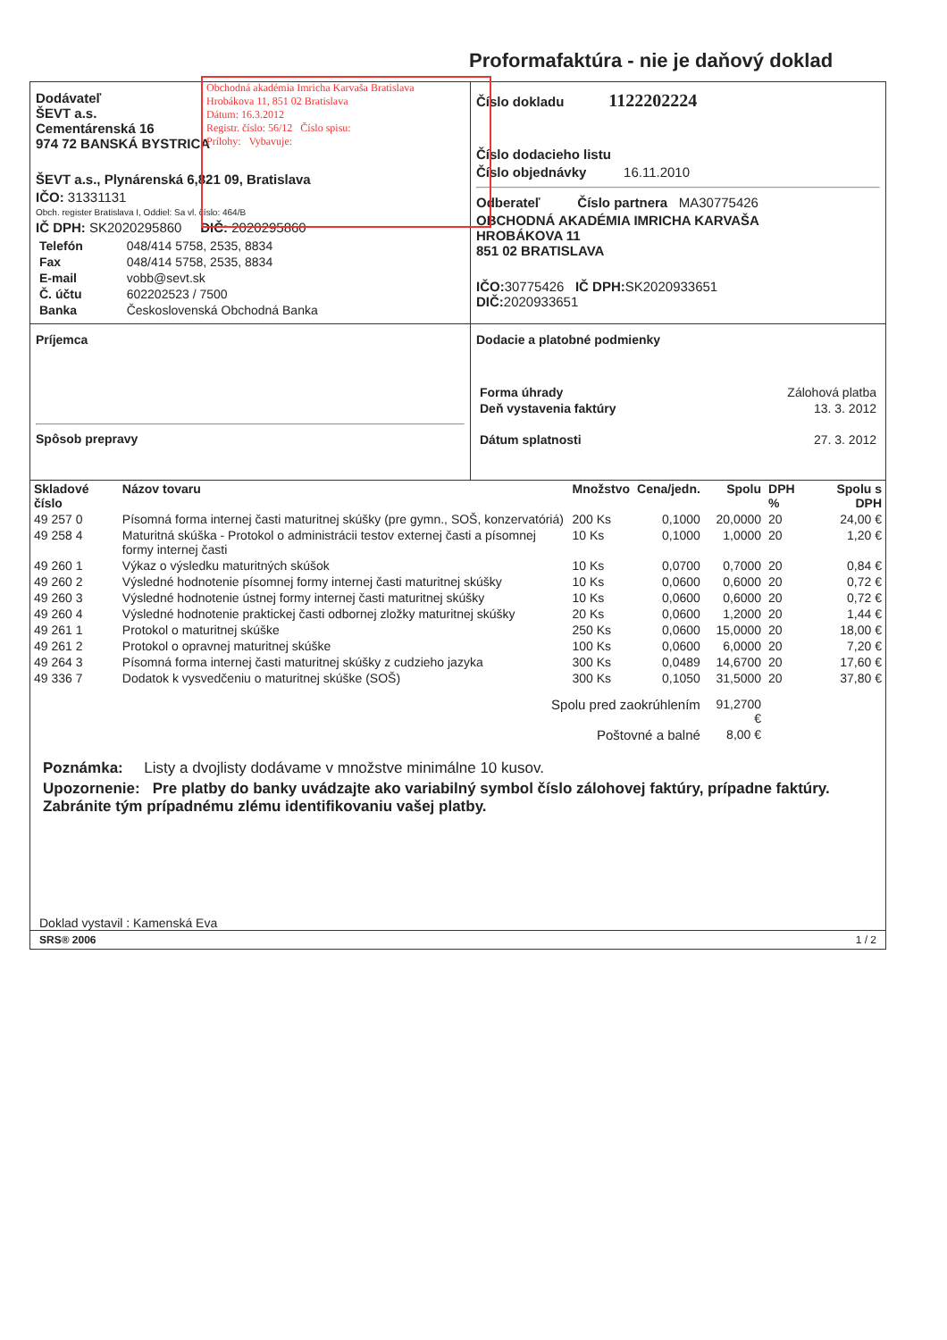Proformafaktúra - nie je daňový doklad
Obchodná akadémia Imricha Karvaša Bratislava
Hrobákova 11, 851 02 Bratislava
Dátum: 16.3.2012
Registr. číslo: 56/12 Číslo spisu:
Prílohy: Vybavuje:
Dodávateľ
ŠEVT a.s.
Cementárenská 16
974 72 BANSKÁ BYSTRICA
ŠEVT a.s., Plynárenská 6,821 09, Bratislava
IČO: 31331131
Obch. register Bratislava I, Oddiel: Sa vl. číslo: 464/B
IČ DPH: SK2020295860 DIČ: 2020295860
| Telefón | 048/414 5758, 2535, 8834 |
| Fax | 048/414 5758, 2535, 8834 |
| E-mail | vobb@sevt.sk |
| Č. účtu | 602202523 / 7500 |
| Banka | Československá Obchodná Banka |
Číslo dokladu 1122202224
Číslo dodacieho listu
Číslo objednávky 16.11.2010
Odberateľ Číslo partnera MA30775426
OBCHODNÁ AKADÉMIA IMRICHA KARVAŠA
HROBÁKOVA 11
851 02 BRATISLAVA
IČO: 30775426 IČ DPH: SK2020933651
DIČ: 2020933651
Príjemca
Spôsob prepravy
Dodacie a platobné podmienky
| Forma úhrady | Zálohová platba |
| Deň vystavenia faktúry | 13. 3. 2012 |
| Dátum splatnosti | 27. 3. 2012 |
| Skladové číslo | Názov tovaru | Množstvo | Cena/jedn. | Spolu | DPH % | Spolu s DPH |
| --- | --- | --- | --- | --- | --- | --- |
| 49 257 0 | Písomná forma internej časti maturitnej skúšky (pre gymn., SOŠ, konzervatóriá) | 200 Ks | 0,1000 | 20,0000 | 20 | 24,00 € |
| 49 258 4 | Maturitná skúška - Protokol o administrácii testov externej časti a písomnej formy internej časti | 10 Ks | 0,1000 | 1,0000 | 20 | 1,20 € |
| 49 260 1 | Výkaz o výsledku maturitných skúšok | 10 Ks | 0,0700 | 0,7000 | 20 | 0,84 € |
| 49 260 2 | Výsledné hodnotenie písomnej formy internej časti maturitnej skúšky | 10 Ks | 0,0600 | 0,6000 | 20 | 0,72 € |
| 49 260 3 | Výsledné hodnotenie ústnej formy internej časti maturitnej skúšky | 10 Ks | 0,0600 | 0,6000 | 20 | 0,72 € |
| 49 260 4 | Výsledné hodnotenie praktickej časti odbornej zložky maturitnej skúšky | 20 Ks | 0,0600 | 1,2000 | 20 | 1,44 € |
| 49 261 1 | Protokol o maturitnej skúške | 250 Ks | 0,0600 | 15,0000 | 20 | 18,00 € |
| 49 261 2 | Protokol o opravnej maturitnej skúške | 100 Ks | 0,0600 | 6,0000 | 20 | 7,20 € |
| 49 264 3 | Písomná forma internej časti maturitnej skúšky z cudzieho jazyka | 300 Ks | 0,0489 | 14,6700 | 20 | 17,60 € |
| 49 336 7 | Dodatok k vysvedčeniu o maturitnej skúške (SOŠ) | 300 Ks | 0,1050 | 31,5000 | 20 | 37,80 € |
| Spolu pred zaokrúhlením | | | | 91,2700 € | | |
| Poštovné a balné | | | | 8,00 € | | |
Poznámka: Listy a dvojlisty dodávame v množstve minimálne 10 kusov.
Upozornenie: Pre platby do banky uvádzajte ako variabilný symbol číslo zálohovej faktúry, prípadne faktúry. Zabránite tým prípadnému zlému identifikovaniu vašej platby.
Doklad vystavil : Kamenská Eva
SRS® 2006 1 / 2